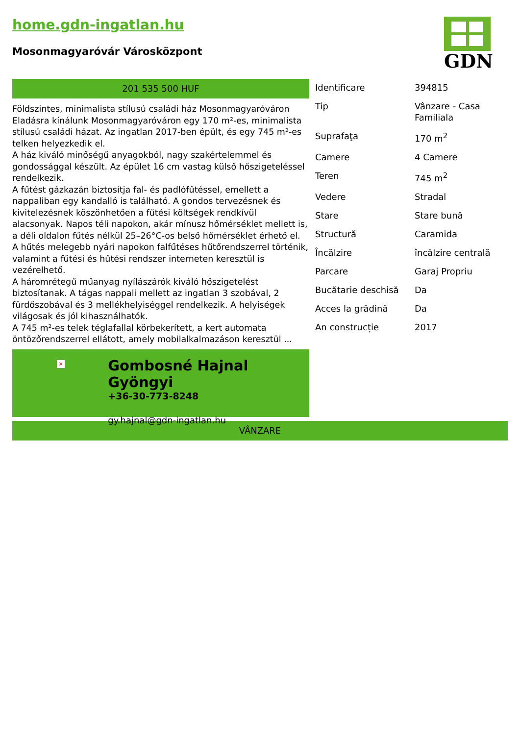home.gdn-ingatlan.hu
Mosonmagyaróvár Városközpont
GDN
201 535 500 HUF
Földszintes, minimalista stílusú családi ház Mosonmagyaróváron
Eladásra kínálunk Mosonmagyaróváron egy 170 m²-es, minimalista stílusú családi házat. Az ingatlan 2017-ben épült, és egy 745 m²-es telken helyezkedik el.
A ház kiváló minőségű anyagokból, nagy szakértelemmel és gondossággal készült. Az épület 16 cm vastag külső hőszigeteléssel rendelkezik.
A fűtést gázkazán biztosítja fal- és padlófűtéssel, emellett a nappaliban egy kandalló is található. A gondos tervezésnek és kivitelezésnek köszönhetően a fűtési költségek rendkívül alacsonyak. Napos téli napokon, akár mínusz hőmérséklet mellett is, a déli oldalon fűtés nélkül 25–26°C-os belső hőmérséklet érhető el.
A hűtés melegebb nyári napokon falfűtéses hűtőrendszerrel történik, valamint a fűtési és hűtési rendszer interneten keresztül is vezérelhető.
A háromrétegű műanyag nyílászárók kiváló hőszigetelést biztosítanak. A tágas nappali mellett az ingatlan 3 szobával, 2 fürdőszobával és 3 mellékhelyiséggel rendelkezik. A helyiségek világosak és jól kihasználhatók.
A 745 m²-es telek téglafallal körbekerített, a kert automata öntözőrendszerrel ellátott, amely mobilalkalmazáson keresztül ...
×
Gombosné Hajnal Gyöngyi
+36-30-773-8248
gy.hajnal@gdn-ingatlan.hu
| Identificare | 394815 |
| Tip | Vânzare - Casa Familiala |
| Suprafaţa | 170 m<sup>2</sup> |
| Camere | 4 Camere |
| Teren | 745 m<sup>2</sup> |
| Vedere | Stradal |
| Stare | Stare bună |
| Structură | Caramida |
| Încălzire | încălzire centrală |
| Parcare | Garaj Propriu |
| Bucătarie deschisă | Da |
| Acces la grădină | Da |
| An construcție | 2017 |
VÂNZARE